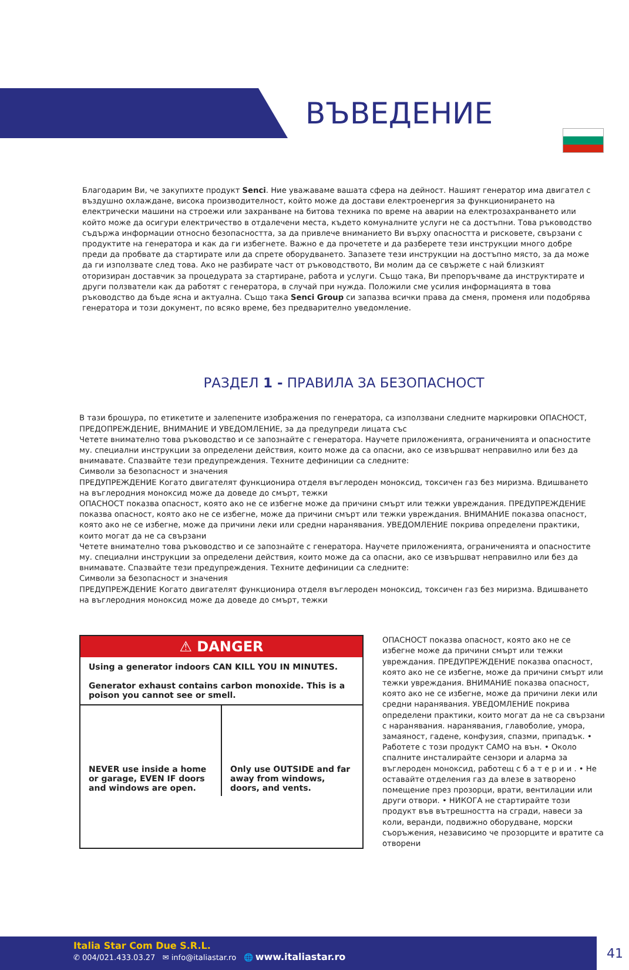ВЪВЕДЕНИЕ
Благодарим Ви, че закупихте продукт Senci. Ние уважаваме вашата сфера на дейност. Нашият генератор има двигател с въздушно охлаждане, висока производителност, който може да достави електроенергия за функционирането на електрически машини на строежи или захранване на битова техника по време на аварии на електрозахранването или който може да осигури електричество в отдалечени места, където комуналните услуги не са достъпни. Това ръководство съдържа информации относно безопасността, за да привлече вниманието Ви върху опасността и рисковете, свързани с продуктите на генератора и как да ги избегнете. Важно е да прочетете и да разберете тези инструкции много добре преди да пробвате да стартирате или да спрете оборудването. Запазете тези инструкции на достъпно място, за да може да ги използвате след това. Ако не разбирате част от ръководството, Ви молим да се свържете с най близкият оторизиран доставчик за процедурата за стартиране, работа и услуги. Също така, Ви препоръчваме да инструктирате и други ползватели как да работят с генератора, в случай при нужда. Положили сме усилия информацията в това ръководство да бъде ясна и актуална. Също така Senci Group си запазва всички права да сменя, променя или подобрява генератора и този документ, по всяко време, без предварително уведомление.
РАЗДЕЛ 1 - ПРАВИЛА ЗА БЕЗОПАСНОСТ
В тази брошура, по етикетите и залепените изображения по генератора, са използвани следните маркировки ОПАСНОСТ, ПРЕДОПРЕЖДЕНИЕ, ВНИМАНИЕ И УВЕДОМЛЕНИЕ, за да предупреди лицата със
Четете внимателно това ръководство и се запознайте с генератора. Научете приложенията, ограниченията и опасностите му. специални инструкции за определени действия, които може да са опасни, ако се извършват неправилно или без да внимавате. Спазвайте тези предупреждения. Техните дефиниции са следните:
Символи за безопасност и значения
ПРЕДУПРЕЖДЕНИЕ Когато двигателят функционира отделя въглероден моноксид, токсичен газ без миризма. Вдишването на въглеродния моноксид може да доведе до смърт, тежки
ОПАСНОСТ показва опасност, която ако не се избегне може да причини смърт или тежки увреждания. ПРЕДУПРЕЖДЕНИЕ показва опасност, която ако не се избегне, може да причини смърт или тежки увреждания. ВНИМАНИЕ показва опасност, която ако не се избегне, може да причини леки или средни наранявания. УВЕДОМЛЕНИЕ покрива определени практики, които могат да не са свързани
Четете внимателно това ръководство и се запознайте с генератора. Научете приложенията, ограниченията и опасностите му. специални инструкции за определени действия, които може да са опасни, ако се извършват неправилно или без да внимавате. Спазвайте тези предупреждения. Техните дефиниции са следните:
Символи за безопасност и значения
ПРЕДУПРЕЖДЕНИЕ Когато двигателят функционира отделя въглероден моноксид, токсичен газ без миризма. Вдишването на въглеродния моноксид може да доведе до смърт, тежки
⚠ DANGER
Using a generator indoors CAN KILL YOU IN MINUTES.
Generator exhaust contains carbon monoxide. This is a poison you cannot see or smell.
NEVER use inside a home or garage, EVEN IF doors and windows are open.
Only use OUTSIDE and far away from windows, doors, and vents.
ОПАСНОСТ показва опасност, която ако не се избегне може да причини смърт или тежки увреждания. ПРЕДУПРЕЖДЕНИЕ показва опасност, която ако не се избегне, може да причини смърт или тежки увреждания. ВНИМАНИЕ показва опасност, която ако не се избегне, може да причини леки или средни наранявания. УВЕДОМЛЕНИЕ покрива определени практики, които могат да не са свързани с наранявания. наранявания, главоболие, умора, замаяност, гадене, конфузия, спазми, припадък. • Работете с този продукт САМО на вън. • Около спалните инсталирайте сензори и аларма за въглероден моноксид, работещ с б а т е р и и . • Не оставайте отделения газ да влезе в затворено помещение през прозорци, врати, вентилации или други отвори. • НИКОГА не стартирайте този продукт във вътрешността на сгради, навеси за коли, веранди, подвижно оборудване, морски съоръжения, независимо че прозорците и вратите са отворени
Italia Star Com Due S.R.L.
✆ 004/021.433.03.27 ✉ info@italiastar.ro 🌐 www.italiastar.ro
41